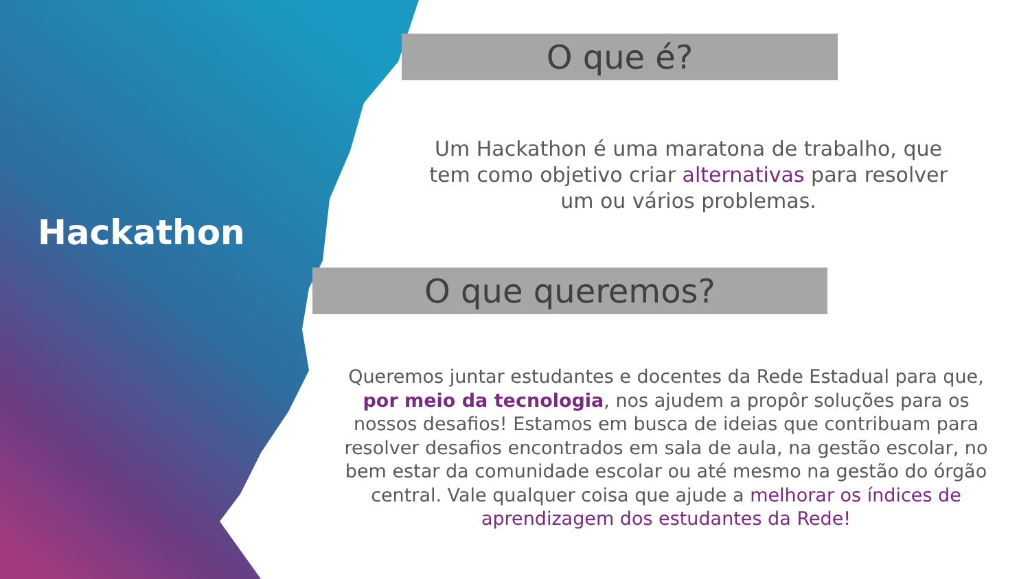Hackathon
O que é?
Um Hackathon é uma maratona de trabalho, que tem como objetivo criar alternativas para resolver um ou vários problemas.
O que queremos?
Queremos juntar estudantes e docentes da Rede Estadual para que, por meio da tecnologia, nos ajudem a propôr soluções para os nossos desafios! Estamos em busca de ideias que contribuam para resolver desafios encontrados em sala de aula, na gestão escolar, no bem estar da comunidade escolar ou até mesmo na gestão do órgão central. Vale qualquer coisa que ajude a melhorar os índices de aprendizagem dos estudantes da Rede!